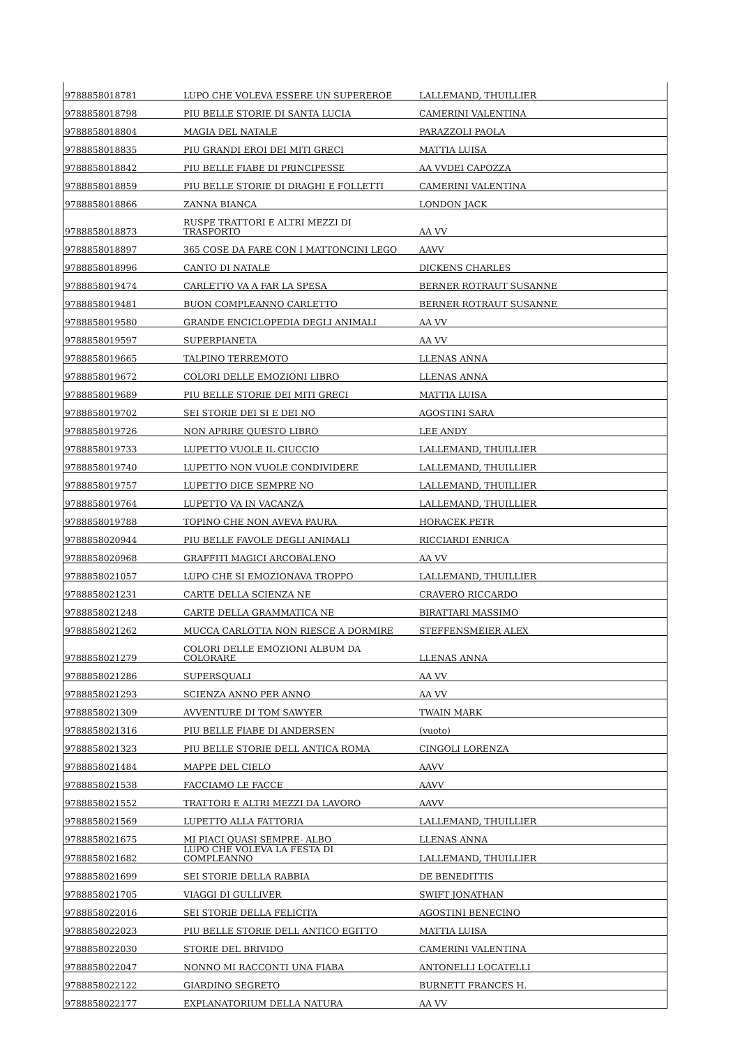| 9788858018781 | LUPO CHE VOLEVA ESSERE UN SUPEREROE | LALLEMAND, THUILLIER |
| 9788858018798 | PIU BELLE STORIE DI SANTA LUCIA | CAMERINI VALENTINA |
| 9788858018804 | MAGIA DEL NATALE | PARAZZOLI PAOLA |
| 9788858018835 | PIU GRANDI EROI DEI MITI GRECI | MATTIA LUISA |
| 9788858018842 | PIU BELLE FIABE DI PRINCIPESSE | AA VVDEI CAPOZZA |
| 9788858018859 | PIU BELLE STORIE DI DRAGHI E FOLLETTI | CAMERINI VALENTINA |
| 9788858018866 | ZANNA BIANCA | LONDON JACK |
| 9788858018873 | RUSPE TRATTORI E ALTRI MEZZI DI TRASPORTO | AA VV |
| 9788858018897 | 365 COSE DA FARE CON I MATTONCINI LEGO | AAVV |
| 9788858018996 | CANTO DI NATALE | DICKENS CHARLES |
| 9788858019474 | CARLETTO VA A FAR LA SPESA | BERNER ROTRAUT SUSANNE |
| 9788858019481 | BUON COMPLEANNO CARLETTO | BERNER ROTRAUT SUSANNE |
| 9788858019580 | GRANDE ENCICLOPEDIA DEGLI ANIMALI | AA VV |
| 9788858019597 | SUPERPIANETA | AA VV |
| 9788858019665 | TALPINO TERREMOTO | LLENAS ANNA |
| 9788858019672 | COLORI DELLE EMOZIONI LIBRO | LLENAS ANNA |
| 9788858019689 | PIU BELLE STORIE DEI MITI GRECI | MATTIA LUISA |
| 9788858019702 | SEI STORIE DEI SI E DEI NO | AGOSTINI SARA |
| 9788858019726 | NON APRIRE QUESTO LIBRO | LEE ANDY |
| 9788858019733 | LUPETTO VUOLE IL CIUCCIO | LALLEMAND, THUILLIER |
| 9788858019740 | LUPETTO NON VUOLE CONDIVIDERE | LALLEMAND, THUILLIER |
| 9788858019757 | LUPETTO DICE SEMPRE NO | LALLEMAND, THUILLIER |
| 9788858019764 | LUPETTO VA IN VACANZA | LALLEMAND, THUILLIER |
| 9788858019788 | TOPINO CHE NON AVEVA PAURA | HORACEK PETR |
| 9788858020944 | PIU BELLE FAVOLE DEGLI ANIMALI | RICCIARDI ENRICA |
| 9788858020968 | GRAFFITI MAGICI ARCOBALENO | AA VV |
| 9788858021057 | LUPO CHE SI EMOZIONAVA TROPPO | LALLEMAND, THUILLIER |
| 9788858021231 | CARTE DELLA SCIENZA NE | CRAVERO RICCARDO |
| 9788858021248 | CARTE DELLA GRAMMATICA NE | BIRATTARI MASSIMO |
| 9788858021262 | MUCCA CARLOTTA NON RIESCE A DORMIRE | STEFFENSMEIER ALEX |
| 9788858021279 | COLORI DELLE EMOZIONI ALBUM DA COLORARE | LLENAS ANNA |
| 9788858021286 | SUPERSQUALI | AA VV |
| 9788858021293 | SCIENZA ANNO PER ANNO | AA VV |
| 9788858021309 | AVVENTURE DI TOM SAWYER | TWAIN MARK |
| 9788858021316 | PIU BELLE FIABE DI ANDERSEN | (vuoto) |
| 9788858021323 | PIU BELLE STORIE DELL ANTICA ROMA | CINGOLI LORENZA |
| 9788858021484 | MAPPE DEL CIELO | AAVV |
| 9788858021538 | FACCIAMO LE FACCE | AAVV |
| 9788858021552 | TRATTORI E ALTRI MEZZI DA LAVORO | AAVV |
| 9788858021569 | LUPETTO ALLA FATTORIA | LALLEMAND, THUILLIER |
| 9788858021675 | MI PIACI QUASI SEMPRE- ALBO | LLENAS ANNA |
| 9788858021682 | LUPO CHE VOLEVA LA FESTA DI COMPLEANNO | LALLEMAND, THUILLIER |
| 9788858021699 | SEI STORIE DELLA RABBIA | DE BENEDITTIS |
| 9788858021705 | VIAGGI DI GULLIVER | SWIFT JONATHAN |
| 9788858022016 | SEI STORIE DELLA FELICITA | AGOSTINI BENECINO |
| 9788858022023 | PIU BELLE STORIE DELL ANTICO EGITTO | MATTIA LUISA |
| 9788858022030 | STORIE DEL BRIVIDO | CAMERINI VALENTINA |
| 9788858022047 | NONNO MI RACCONTI UNA FIABA | ANTONELLI LOCATELLI |
| 9788858022122 | GIARDINO SEGRETO | BURNETT FRANCES H. |
| 9788858022177 | EXPLANATORIUM DELLA NATURA | AA VV |